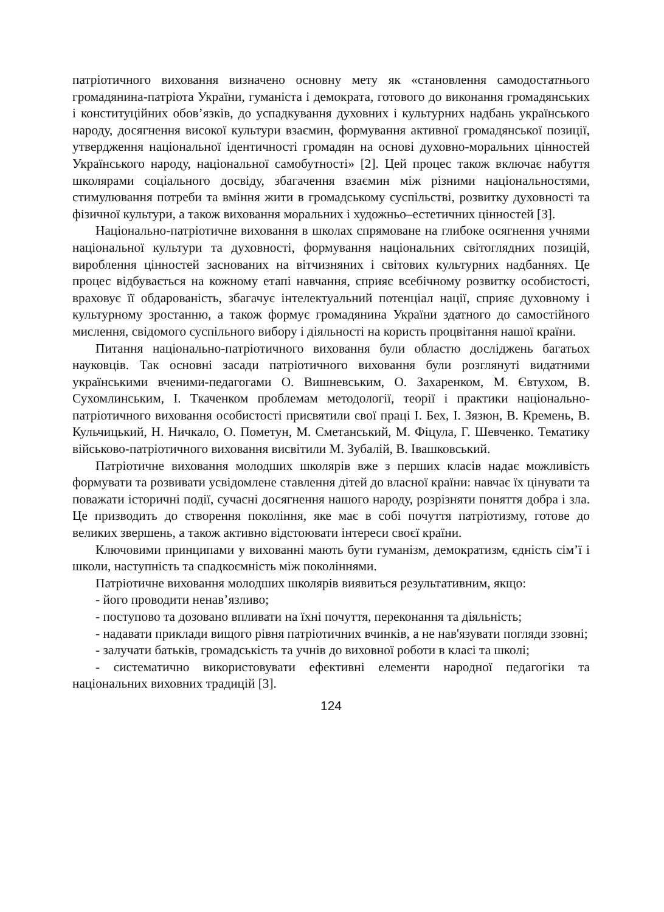патріотичного виховання визначено основну мету як «становлення самодостатнього громадянина-патріота України, гуманіста і демократа, готового до виконання громадянських і конституційних обов’язків, до успадкування духовних і культурних надбань українського народу, досягнення високої культури взаємин, формування активної громадянської позиції, утвердження національної ідентичності громадян на основі духовно-моральних цінностей Українського народу, національної самобутності» [2]. Цей процес також включає набуття школярами соціального досвіду, збагачення взаємин між різними національностями, стимулювання потреби та вміння жити в громадському суспільстві, розвитку духовності та фізичної культури, а також виховання моральних і художньо–естетичних цінностей [3].
Національно-патріотичне виховання в школах спрямоване на глибоке осягнення учнями національної культури та духовності, формування національних світоглядних позицій, вироблення цінностей заснованих на вітчизняних і світових культурних надбаннях. Це процес відбувається на кожному етапі навчання, сприяє всебічному розвитку особистості, враховує її обдарованість, збагачує інтелектуальний потенціал нації, сприяє духовному і культурному зростанню, а також формує громадянина України здатного до самостійного мислення, свідомого суспільного вибору і діяльності на користь процвітання нашої країни.
Питання національно-патріотичного виховання були областю досліджень багатьох науковців. Так основні засади патріотичного виховання були розглянуті видатними українськими вченими-педагогами О. Вишневським, О. Захаренком, М. Євтухом, В. Сухомлинським, І. Ткаченком проблемам методології, теорії і практики національно-патріотичного виховання особистості присвятили свої праці І. Бех, І. Зязюн, В. Кремень, В. Кульчицький, Н. Ничкало, О. Пометун, М. Сметанський, М. Фіцула, Г. Шевченко. Тематику військово-патріотичного виховання висвітили М. Зубалій, В. Івашковський.
Патріотичне виховання молодших школярів вже з перших класів надає можливість формувати та розвивати усвідомлене ставлення дітей до власної країни: навчає їх цінувати та поважати історичні події, сучасні досягнення нашого народу, розрізняти поняття добра і зла. Це призводить до створення покоління, яке має в собі почуття патріотизму, готове до великих звершень, а також активно відстоювати інтереси своєї країни.
Ключовими принципами у вихованні мають бути гуманізм, демократизм, єдність сім’ї і школи, наступність та спадкоємність між поколіннями.
Патріотичне виховання молодших школярів виявиться результативним, якщо:
- його проводити ненав’язливо;
- поступово та дозовано впливати на їхні почуття, переконання та діяльність;
- надавати приклади вищого рівня патріотичних вчинків, а не нав'язувати погляди ззовні;
- залучати батьків, громадськість та учнів до виховної роботи в класі та школі;
- систематично використовувати ефективні елементи народної педагогіки та національних виховних традицій [3].
124